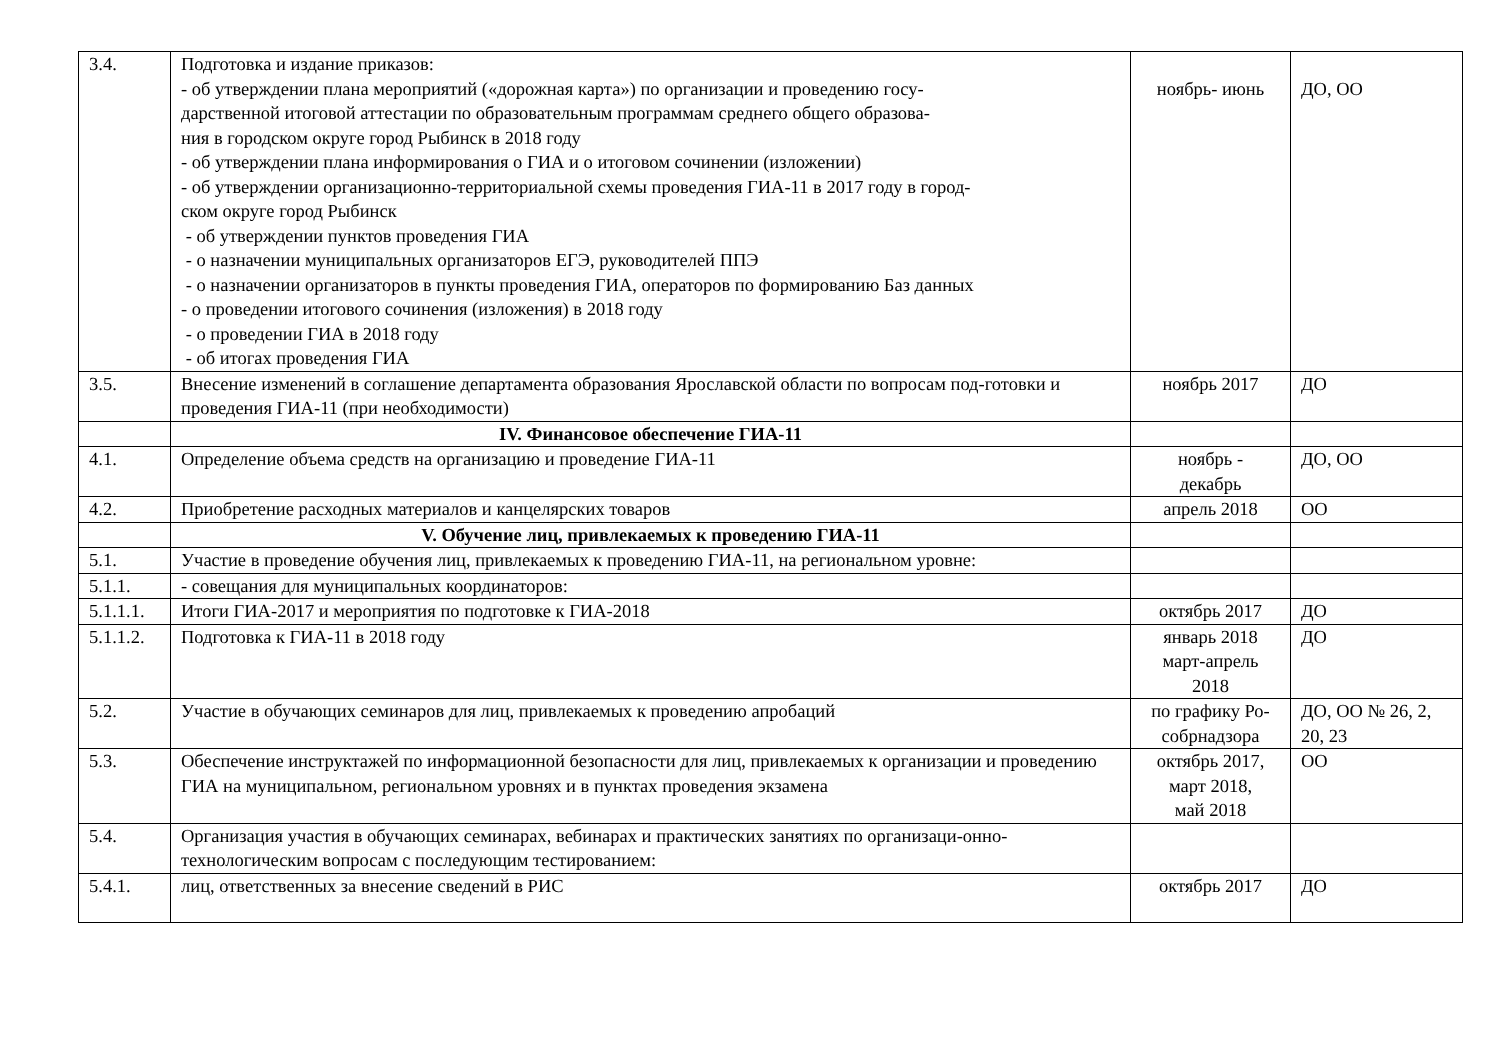| 3.4. | Подготовка и издание приказов: - об утверждении плана мероприятий («дорожная карта») по организации и проведению госу- дарственной итоговой аттестации по образовательным программам среднего общего образова- ния в городском округе город Рыбинск в 2018 году - об утверждении плана информирования о ГИА и о итоговом сочинении (изложении) - об утверждении организационно-территориальной схемы проведения ГИА-11 в 2017 году в город- ском округе город Рыбинск - об утверждении пунктов проведения ГИА - о назначении муниципальных организаторов ЕГЭ, руководителей ППЭ - о назначении организаторов в пункты проведения ГИА, операторов по формированию Баз данных - о проведении итогового сочинения (изложения) в 2018 году - о проведении ГИА в 2018 году - об итогах проведения ГИА | ноябрь- июнь | ДО, ОО |
| 3.5. | Внесение изменений в соглашение департамента образования Ярославской области по вопросам под-готовки и проведения ГИА-11 (при необходимости) | ноябрь 2017 | ДО |
| | IV. Финансовое обеспечение ГИА-11 | | |
| 4.1. | Определение объема средств на организацию и проведение ГИА-11 | ноябрь - декабрь | ДО, ОО |
| 4.2. | Приобретение расходных материалов и канцелярских товаров | апрель 2018 | ОО |
| | V. Обучение лиц, привлекаемых к проведению ГИА-11 | | |
| 5.1. | Участие в проведение обучения лиц, привлекаемых к проведению ГИА-11, на региональном уровне: | | |
| 5.1.1. | - совещания для муниципальных координаторов: | | |
| 5.1.1.1. | Итоги ГИА-2017 и мероприятия по подготовке к ГИА-2018 | октябрь 2017 | ДО |
| 5.1.1.2. | Подготовка к ГИА-11 в 2018 году | январь 2018 март-апрель 2018 | ДО |
| 5.2. | Участие в обучающих семинаров для лиц, привлекаемых к проведению апробаций | по графику Ро- собрнадзора | ДО, ОО № 26, 2, 20, 23 |
| 5.3. | Обеспечение инструктажей по информационной безопасности для лиц, привлекаемых к организации и проведению ГИА на муниципальном, региональном уровнях и в пунктах проведения экзамена | октябрь 2017, март 2018, май 2018 | ОО |
| 5.4. | Организация участия в обучающих семинарах, вебинарах и практических занятиях по организаци-онно-технологическим вопросам с последующим тестированием: | | |
| 5.4.1. | лиц, ответственных за внесение сведений в РИС | октябрь 2017 | ДО |